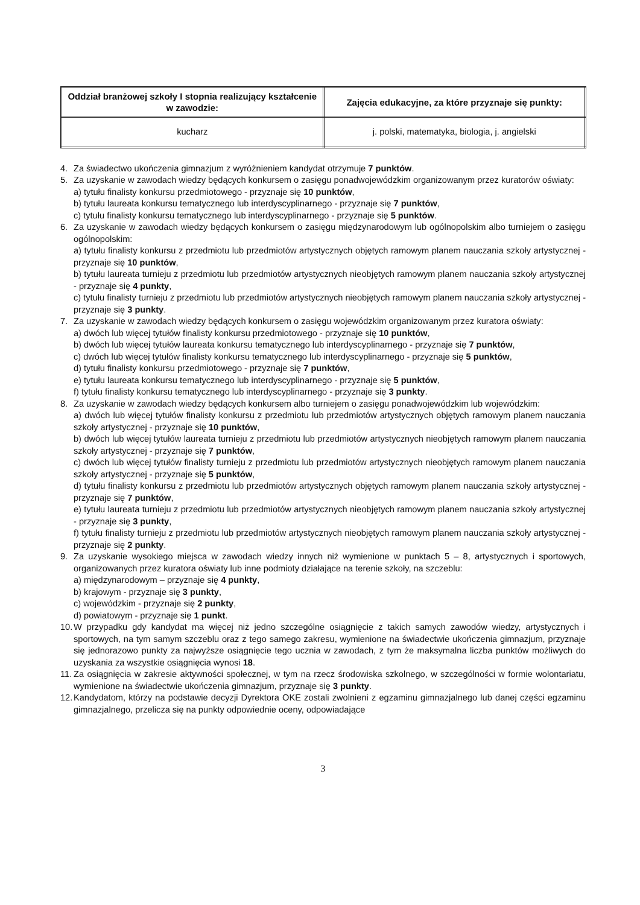| Oddział branżowej szkoły I stopnia realizujący kształcenie w zawodzie: | Zajęcia edukacyjne, za które przyznaje się punkty: |
| --- | --- |
| kucharz | j. polski, matematyka, biologia, j. angielski |
4. Za świadectwo ukończenia gimnazjum z wyróżnieniem kandydat otrzymuje 7 punktów.
5. Za uzyskanie w zawodach wiedzy będących konkursem o zasięgu ponadwojewódzkim organizowanym przez kuratorów oświaty:
a) tytułu finalisty konkursu przedmiotowego - przyznaje się 10 punktów,
b) tytułu laureata konkursu tematycznego lub interdyscyplinarnego - przyznaje się 7 punktów,
c) tytułu finalisty konkursu tematycznego lub interdyscyplinarnego - przyznaje się 5 punktów.
6. Za uzyskanie w zawodach wiedzy będących konkursem o zasięgu międzynarodowym lub ogólnopolskim albo turniejem o zasięgu ogólnopolskim:
a) tytułu finalisty konkursu z przedmiotu lub przedmiotów artystycznych objętych ramowym planem nauczania szkoły artystycznej - przyznaje się 10 punktów,
b) tytułu laureata turnieju z przedmiotu lub przedmiotów artystycznych nieobjętych ramowym planem nauczania szkoły artystycznej - przyznaje się 4 punkty,
c) tytułu finalisty turnieju z przedmiotu lub przedmiotów artystycznych nieobjętych ramowym planem nauczania szkoły artystycznej - przyznaje się 3 punkty.
7. Za uzyskanie w zawodach wiedzy będących konkursem o zasięgu wojewódzkim organizowanym przez kuratora oświaty:
a) dwóch lub więcej tytułów finalisty konkursu przedmiotowego - przyznaje się 10 punktów,
b) dwóch lub więcej tytułów laureata konkursu tematycznego lub interdyscyplinarnego - przyznaje się 7 punktów,
c) dwóch lub więcej tytułów finalisty konkursu tematycznego lub interdyscyplinarnego - przyznaje się 5 punktów,
d) tytułu finalisty konkursu przedmiotowego - przyznaje się 7 punktów,
e) tytułu laureata konkursu tematycznego lub interdyscyplinarnego - przyznaje się 5 punktów,
f) tytułu finalisty konkursu tematycznego lub interdyscyplinarnego - przyznaje się 3 punkty.
8. Za uzyskanie w zawodach wiedzy będących konkursem albo turniejem o zasięgu ponadwojewódzkim lub wojewódzkim:
a) dwóch lub więcej tytułów finalisty konkursu z przedmiotu lub przedmiotów artystycznych objętych ramowym planem nauczania szkoły artystycznej - przyznaje się 10 punktów,
b) dwóch lub więcej tytułów laureata turnieju z przedmiotu lub przedmiotów artystycznych nieobjętych ramowym planem nauczania szkoły artystycznej - przyznaje się 7 punktów,
c) dwóch lub więcej tytułów finalisty turnieju z przedmiotu lub przedmiotów artystycznych nieobjętych ramowym planem nauczania szkoły artystycznej - przyznaje się 5 punktów,
d) tytułu finalisty konkursu z przedmiotu lub przedmiotów artystycznych objętych ramowym planem nauczania szkoły artystycznej - przyznaje się 7 punktów,
e) tytułu laureata turnieju z przedmiotu lub przedmiotów artystycznych nieobjętych ramowym planem nauczania szkoły artystycznej - przyznaje się 3 punkty,
f) tytułu finalisty turnieju z przedmiotu lub przedmiotów artystycznych nieobjętych ramowym planem nauczania szkoły artystycznej - przyznaje się 2 punkty.
9. Za uzyskanie wysokiego miejsca w zawodach wiedzy innych niż wymienione w punktach 5 – 8, artystycznych i sportowych, organizowanych przez kuratora oświaty lub inne podmioty działające na terenie szkoły, na szczeblu:
a) międzynarodowym – przyznaje się 4 punkty,
b) krajowym - przyznaje się 3 punkty,
c) wojewódzkim - przyznaje się 2 punkty,
d) powiatowym - przyznaje się 1 punkt.
10. W przypadku gdy kandydat ma więcej niż jedno szczególne osiągnięcie z takich samych zawodów wiedzy, artystycznych i sportowych, na tym samym szczeblu oraz z tego samego zakresu, wymienione na świadectwie ukończenia gimnazjum, przyznaje się jednorazowo punkty za najwyższe osiągnięcie tego ucznia w zawodach, z tym że maksymalna liczba punktów możliwych do uzyskania za wszystkie osiągnięcia wynosi 18.
11. Za osiągnięcia w zakresie aktywności społecznej, w tym na rzecz środowiska szkolnego, w szczególności w formie wolontariatu, wymienione na świadectwie ukończenia gimnazjum, przyznaje się 3 punkty.
12. Kandydatom, którzy na podstawie decyzji Dyrektora OKE zostali zwolnieni z egzaminu gimnazjalnego lub danej części egzaminu gimnazjalnego, przelicza się na punkty odpowiednie oceny, odpowiadające
3